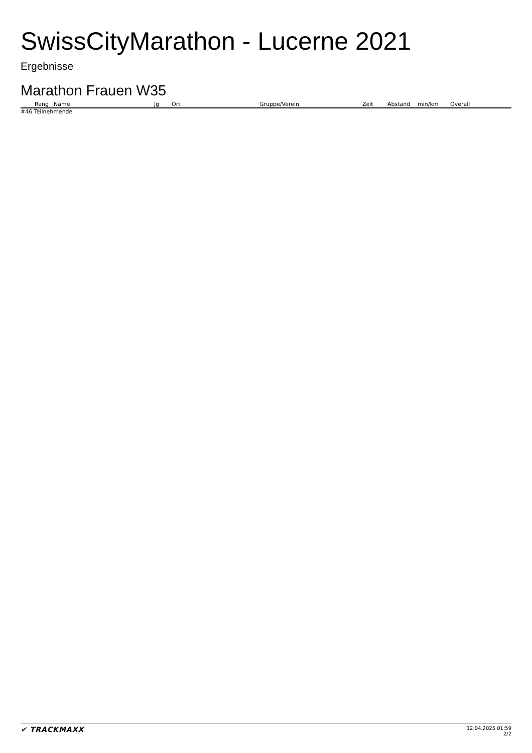SwissCityMarathon - Lucerne 2021
Ergebnisse
Marathon Frauen W35
| Rang | Name | Jg | Ort | Gruppe/Verein | Zeit | Abstand | min/km | Overall |
| --- | --- | --- | --- | --- | --- | --- | --- | --- |
#46 Teilnehmende
✔ TRACKMAXX
12.04.2025 01:59
2/2